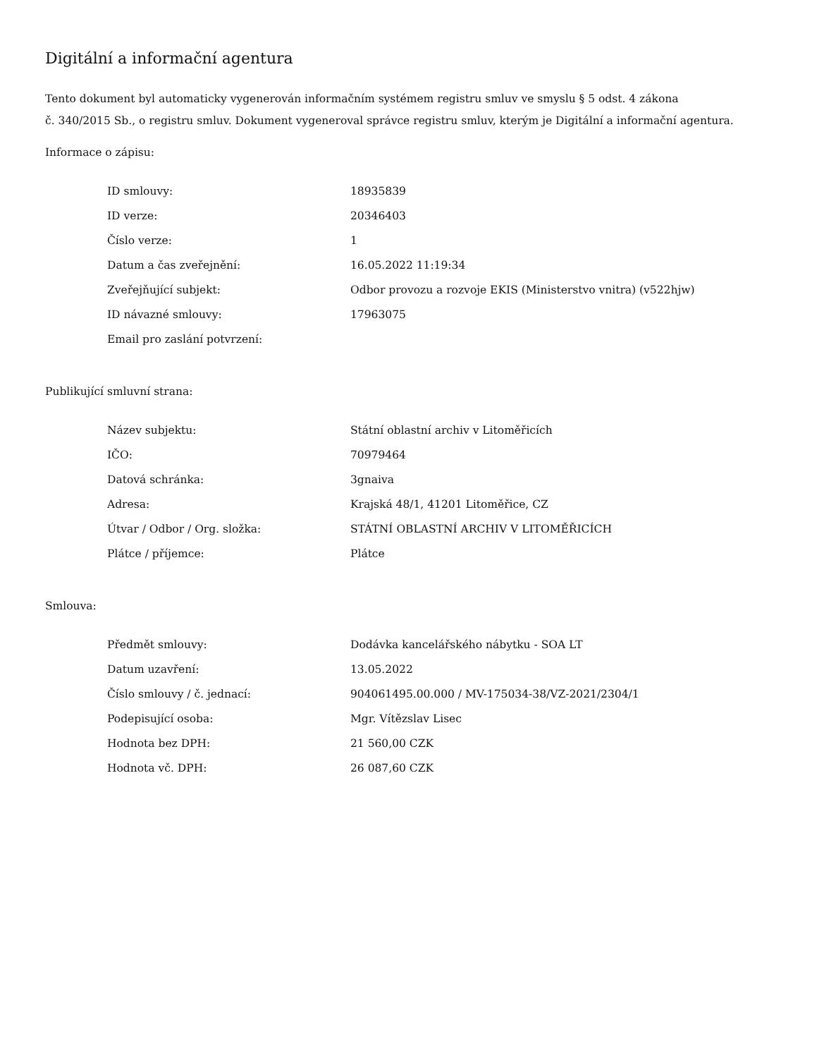Digitální a informační agentura
Tento dokument byl automaticky vygenerován informačním systémem registru smluv ve smyslu § 5 odst. 4 zákona
č. 340/2015 Sb., o registru smluv. Dokument vygeneroval správce registru smluv, kterým je Digitální a informační agentura.
Informace o zápisu:
| ID smlouvy: | 18935839 |
| ID verze: | 20346403 |
| Číslo verze: | 1 |
| Datum a čas zveřejnění: | 16.05.2022 11:19:34 |
| Zveřejňující subjekt: | Odbor provozu a rozvoje EKIS (Ministerstvo vnitra) (v522hjw) |
| ID návazné smlouvy: | 17963075 |
| Email pro zaslání potvrzení: | |
Publikující smluvní strana:
| Název subjektu: | Státní oblastní archiv v Litoměřicích |
| IČO: | 70979464 |
| Datová schránka: | 3gnaiva |
| Adresa: | Krajská 48/1, 41201 Litoměřice, CZ |
| Útvar / Odbor / Org. složka: | STÁTNÍ OBLASTNÍ ARCHIV V LITOMĚŘICÍCH |
| Plátce / příjemce: | Plátce |
Smlouva:
| Předmět smlouvy: | Dodávka kancelářského nábytku - SOA LT |
| Datum uzavření: | 13.05.2022 |
| Číslo smlouvy / č. jednací: | 904061495.00.000 / MV-175034-38/VZ-2021/2304/1 |
| Podepisující osoba: | Mgr. Vítězslav Lisec |
| Hodnota bez DPH: | 21 560,00 CZK |
| Hodnota vč. DPH: | 26 087,60 CZK |